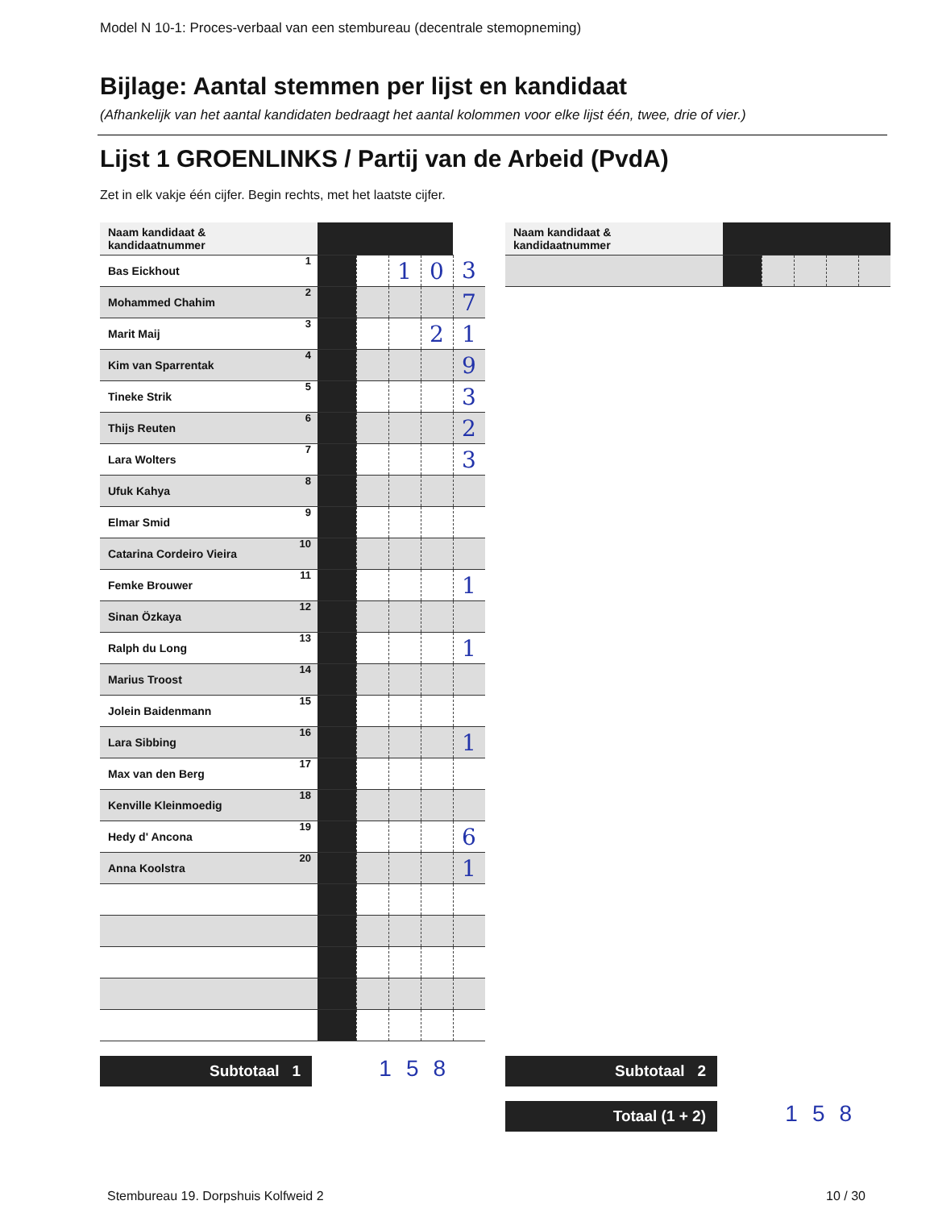Model N 10-1: Proces-verbaal van een stembureau (decentrale stemopneming)
Bijlage: Aantal stemmen per lijst en kandidaat
(Afhankelijk van het aantal kandidaten bedraagt het aantal kolommen voor elke lijst één, twee, drie of vier.)
Lijst 1 GROENLINKS / Partij van de Arbeid (PvdA)
Zet in elk vakje één cijfer. Begin rechts, met het laatste cijfer.
| Naam kandidaat & kandidaatnummer | | | | | |
| --- | --- | --- | --- | --- | --- |
| Bas Eickhout 1 | | | 1 | 0 | 3 |
| Mohammed Chahim 2 | | | | | 7 |
| Marit Maij 3 | | | | 2 | 1 |
| Kim van Sparrentak 4 | | | | | 9 |
| Tineke Strik 5 | | | | | 3 |
| Thijs Reuten 6 | | | | | 2 |
| Lara Wolters 7 | | | | | 3 |
| Ufuk Kahya 8 | | | | | |
| Elmar Smid 9 | | | | | |
| Catarina Cordeiro Vieira 10 | | | | | |
| Femke Brouwer 11 | | | | | 1 |
| Sinan Özkaya 12 | | | | | |
| Ralph du Long 13 | | | | | 1 |
| Marius Troost 14 | | | | | |
| Jolein Baidenmann 15 | | | | | |
| Lara Sibbing 16 | | | | | 1 |
| Max van den Berg 17 | | | | | |
| Kenville Kleinmoedig 18 | | | | | |
| Hedy d' Ancona 19 | | | | | 6 |
| Anna Koolstra 20 | | | | | 1 |
| Naam kandidaat & kandidaatnummer | | | | | |
| --- | --- | --- | --- | --- | --- |
Subtotaal 1 158 Subtotaal 2
Totaal (1 + 2) 158
Stembureau 19. Dorpshuis Kolfweid 2
10 / 30